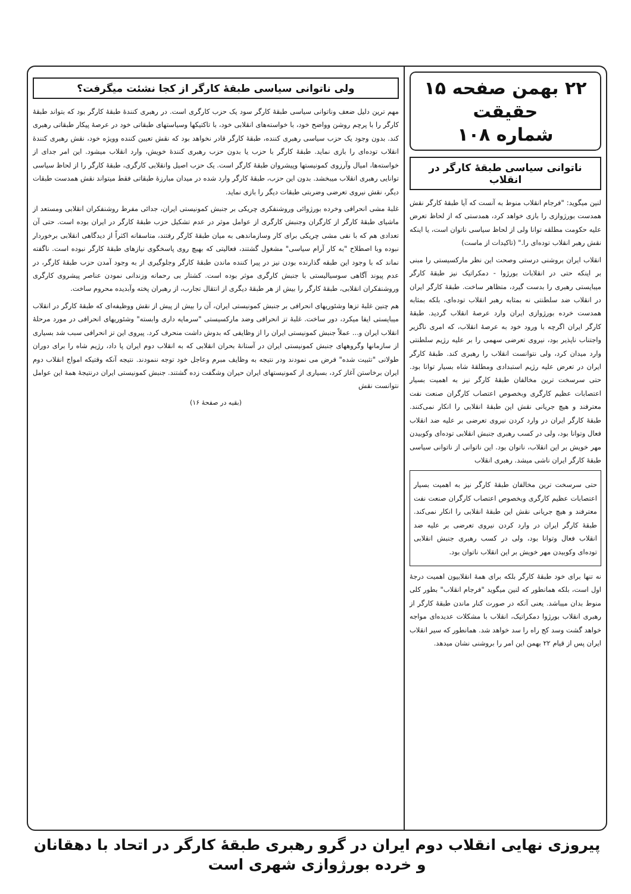۲۲ بهمن صفحه ۱۵
حقیقت
شماره ۱۰۸
ناتوانی سیاسی طبقهٔ کارگر در انقلاب
لنین میگوید: "فرجام انقلاب منوط به آنست که آیا طبقهٔ کارگر نقش همدست بورژوازی را بازی خواهد کرد، همدستی که از لحاظ تعرض علیه حکومت مطلقه توانا ولی از لحاظ سیاسی ناتوان است، یا اینکه نقش رهبر انقلاب توده‌ای را." (تاکیدات از ماست)
انقلاب ایران بروشنی درستی وصحت این نظر مارکسیستی را مبنی بر اینکه حتی در انقلابات بورژوا - دمکراتیک نیز طبقهٔ کارگر میبایستی رهبری را بدست گیرد، متظاهر ساخت. طبقهٔ کارگر ایران در انقلاب ضد سلطنتی نه بمثابه رهبر انقلاب توده‌ای، بلکه بمثابه همدست خرده بورژوازی ایران وارد عرصهٔ انقلاب گردید. طبقهٔ کارگر ایران اگرچه با ورود خود به عرصهٔ انقلاب، که امری ناگزیر واجتناب ناپذیر بود، نیروی تعرضی سهمی را بر علیه رژیم سلطنتی وارد میدان کرد، ولی نتوانست انقلاب را رهبری کند. طبقهٔ کارگر ایران در تعرض علیه رژیم استبدادی ومطلقهٔ شاه بسیار توانا بود. حتی سرسخت ترین مخالفان طبقهٔ کارگر نیز به اهمیت بسیار اعتصابات عظیم کارگری وبخصوص اعتصاب کارگران صنعت نفت معترفند و هیچ جریانی نقش این طبقهٔ انقلابی را انکار نمی‌کنند. طبقهٔ کارگر ایران در وارد کردن نیروی تعرضی بر علیه ضد انقلاب فعال وتوانا بود، ولی در کسب رهبری جنبش انقلابی توده‌ای وکوبیدن مهر خویش بر این انقلاب، ناتوان بود. این ناتوانی از ناتوانی سیاسی طبقهٔ کارگر ایران ناشی میشد. رهبری انقلاب
حتی سرسخت ترین مخالفان طبقهٔ کارگر نیز به اهمیت بسیار اعتصابات عظیم کارگری وبخصوص اعتصاب کارگران صنعت نفت معترفند و هیچ جریانی نقش این طبقهٔ انقلابی را انکار نمی‌کند. طبقهٔ کارگر ایران در وارد کردن نیروی تعرضی بر علیه ضد انقلاب فعال وتوانا بود، ولی در کسب رهبری جنبش انقلابی توده‌ای وکوبیدن مهر خویش بر این انقلاب ناتوان بود.
نه تنها برای خود طبقهٔ کارگر بلکه برای همهٔ انقلابیون اهمیت درجهٔ اول است، بلکه همانطور که لنین میگوید "فرجام انقلاب" بطور کلی منوط بدان میباشد. یعنی آنکه در صورت کنار ماندن طبقهٔ کارگر از رهبری انقلاب بورژوا دمکراتیک، انقلاب با مشکلات عدیده‌ای مواجه خواهد گشت وسد کج راه را سد خواهد شد. همانطور که سیر انقلاب ایران پس از قیام ۲۲ بهمن این امر را بروشنی نشان میدهد.
ولی ناتوانی سیاسی طبقهٔ کارگر از کجا نشئت میگرفت؟
مهم ترین دلیل ضعف وناتوانی سیاسی طبقهٔ کارگر سود یک حزب کارگری است. در رهبری کنندهٔ طبقهٔ کارگر بود که بتواند طبقهٔ کارگر را با پرچم روشن وواضح خود، با خواسته‌های انقلابی خود، با تاکتیکها وسیاستهای طبقاتی خود در عرصهٔ پیکار طبقاتی رهبری کند. بدون وجود یک حزب سیاسی رهبری کننده، طبقهٔ کارگر قادر نخواهد بود که نقش تعیین کننده وویژه خود، نقش رهبری کنندهٔ انقلاب توده‌ای را بازی نماید. طبقهٔ کارگر با حزب یا بدون حزب رهبری کنندهٔ خویش، وارد انقلاب میشود. این امر جدای از خواسته‌ها، امیال وآرزوی کمونیستها وپیشروان طبقهٔ کارگر است. یک حزب اصیل وانقلابی کارگری، طبقهٔ کارگر را از لحاظ سیاسی توانایی رهبری انقلاب میبخشد. بدون این حزب، طبقهٔ کارگر وارد شده در میدان مبارزهٔ طبقاتی فقط میتواند نقش همدست طبقات دیگر، نقش نیروی تعرضی وضربتی طبقات دیگر را بازی نماید.
غلبهٔ مشی انحرافی وخرده بورژوائی وروشنفکری چریکی بر جنبش کمونیستی ایران، جدائی مفرط روشنفکران انقلابی ومستعد از ماشیای طبقهٔ کارگر از کارگران وجنبش کارگری از عوامل موثر در عدم تشکیل حزب طبقهٔ کارگر در ایران بوده است. حتی آن تعدادی هم که با نفی مشی چریکی برای کار وسازماندهی به میان طبقهٔ کارگر رفتند، متاسفانه اکثراً از دیدگاهی انقلابی برخوردار نبوده وبا اصطلاح "به کار آرام سیاسی" مشغول گشتند، فعالیتی که بهیچ روی پاسخگوی نیازهای طبقهٔ کارگر نبوده است. ناگفته نماند که با وجود این طبقه گذارنده بودن نیز در پیرا کننده ماندن طبقهٔ کارگر وجلوگیری از به وجود آمدن حزب طبقهٔ کارگر، در عدم پیوند آگاهی سوسیالیستی با جنبش کارگری موثر بوده است. کشتار بی رحمانه وزندانی نمودن عناصر پیشروی کارگری وروشنفکران انقلابی، طبقهٔ کارگر را بیش از هر طبقهٔ دیگری از انتقال تجارب، از رهبران پخته وآبدیده محروم ساخت.
هم چنین غلبهٔ تزها وشئوریهای انحرافی بر جنبش کمونیستی ایران، آن را بیش از پیش از نقش ووظیفه‌ای که طبقهٔ کارگر در انقلاب میبایستی ایفا میکرد، دور ساخت. غلبهٔ تز انحرافی وضد مارکسیستی "سرمایه داری وابسته" وشئوریهای انحرافی در مورد مرحلهٔ انقلاب ایران و... عملاً جنبش کمونیستی ایران را از وظایفی که بدوش داشت منحرف کرد. پیروی این تز انحرافی سبب شد بسیاری از سازمانها وگروههای جنبش کمونیستی ایران در آستانهٔ بحران انقلابی که به انقلاب دوم ایران پا داد، رژیم شاه را برای دوران طولانی "تثبیت شده" فرض می نمودند ودر نتیجه به وظایف مبرم وعاجل خود توجه ننمودند. نتیجه آنکه وقتیکه امواج انقلاب دوم ایران برخاستن آغاز کرد، بسیاری از کمونیستهای ایران حیران وشگفت زده گشتند. جنبش کمونیستی ایران درنتیجهٔ همهٔ این عوامل نتوانست نقش
(بقیه در صفحهٔ ۱۶)
پیروزی نهایی انقلاب دوم ایران در گرو رهبری طبقهٔ کارگر در اتحاد با دهقانان و خرده بورژوازی شهری است